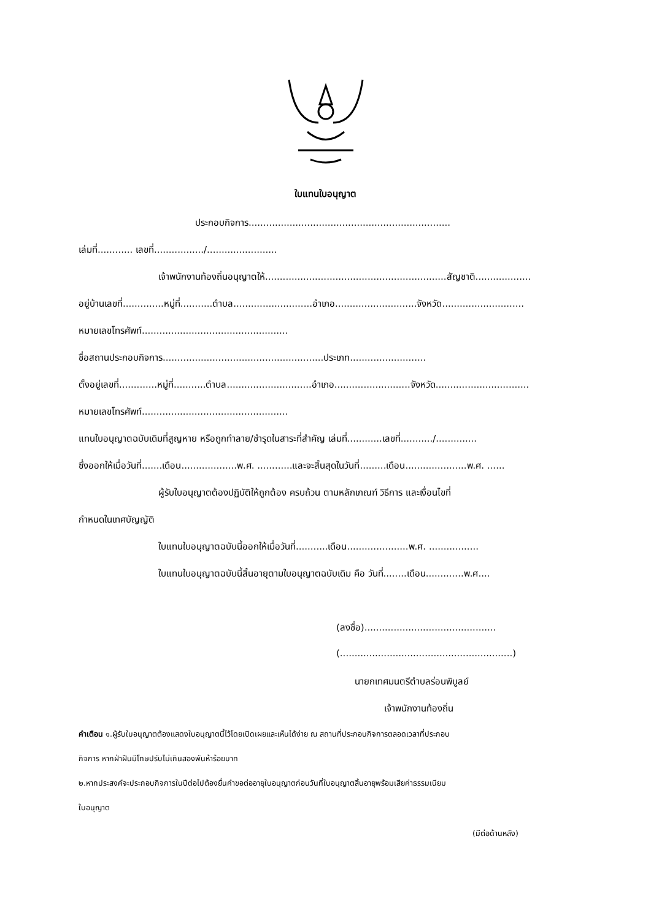ใบแทนใบอนุญาต
ประกอบกิจการ.....................................................................
เล่มที่............ เลขที่................./........................
เจ้าพนักงานท้องถิ่นอนุญาตให้..............................................................สัญชาติ...................
อยู่บ้านเลขที่..............หมู่ที่...........ตำบล...........................อำเภอ............................จังหวัด............................
หมายเลขโทรศัพท์..................................................
ชื่อสถานประกอบกิจการ.......................................................ประเภท..........................
ตั้งอยู่เลขที่.............หมู่ที่...........ตำบล.............................อำเภอ..........................จังหวัด................................
หมายเลขโทรศัพท์..................................................
แทนใบอนุญาตฉบับเดิมที่สูญหาย หรือถูกทำลาย/ชำรุดในสาระที่สำคัญ เล่มที่............เลขที่.........../..............
ซึ่งออกให้เมื่อวันที่.......เดือน...................พ.ศ. ............และจะสิ้นสุดในวันที่.........เดือน.....................พ.ศ. ......
ผู้รับใบอนุญาตต้องปฏิบัติให้ถูกต้อง ครบถ้วน ตามหลักเกณฑ์ วิธีการ และเงื่อนไขที่
กำหนดในเทศบัญญัติ
ใบแทนใบอนุญาตฉบับนี้ออกให้เมื่อวันที่...........เดือน.....................พ.ศ. .................
ใบแทนใบอนุญาตฉบับนี้สิ้นอายุตามใบอนุญาตฉบับเดิม คือ วันที่........เดือน.............พ.ศ....
(ลงชื่อ).............................................
(...........................................................)
นายกเทศมนตรีตำบลร่อนพิบูลย์
เจ้าพนักงานท้องถิ่น
คำเตือน ๑.ผู้รับใบอนุญาตต้องแสดงใบอนุญาตนี้ไว้โดยเปิดเผยและเห็นได้ง่าย ณ สถานที่ประกอบกิจการตลอดเวลาที่ประกอบ
กิจการ หากฝ่าฝืนมีโทษปรับไม่เกินสองพันห้าร้อยบาท
๒.หากประสงค์จะประกอบกิจการในปีต่อไปต้องยื่นคำขอต่ออายุใบอนุญาตก่อนวันที่ใบอนุญาตสิ้นอายุพร้อมเสียค่าธรรมเนียม
ใบอนุญาต
(มีต่อด้านหลัง)